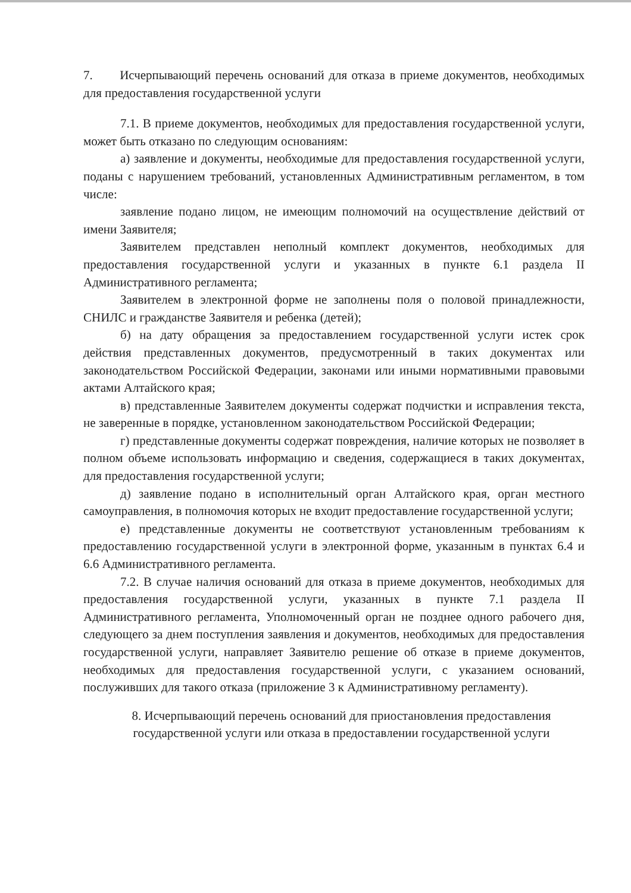7. Исчерпывающий перечень оснований для отказа в приеме документов, необходимых для предоставления государственной услуги
7.1. В приеме документов, необходимых для предоставления государственной услуги, может быть отказано по следующим основаниям:
а) заявление и документы, необходимые для предоставления государственной услуги, поданы с нарушением требований, установленных Административным регламентом, в том числе:
заявление подано лицом, не имеющим полномочий на осуществление действий от имени Заявителя;
Заявителем представлен неполный комплект документов, необходимых для предоставления государственной услуги и указанных в пункте 6.1 раздела II Административного регламента;
Заявителем в электронной форме не заполнены поля о половой принадлежности, СНИЛС и гражданстве Заявителя и ребенка (детей);
б) на дату обращения за предоставлением государственной услуги истек срок действия представленных документов, предусмотренный в таких документах или законодательством Российской Федерации, законами или иными нормативными правовыми актами Алтайского края;
в) представленные Заявителем документы содержат подчистки и исправления текста, не заверенные в порядке, установленном законодательством Российской Федерации;
г) представленные документы содержат повреждения, наличие которых не позволяет в полном объеме использовать информацию и сведения, содержащиеся в таких документах, для предоставления государственной услуги;
д) заявление подано в исполнительный орган Алтайского края, орган местного самоуправления, в полномочия которых не входит предоставление государственной услуги;
е) представленные документы не соответствуют установленным требованиям к предоставлению государственной услуги в электронной форме, указанным в пунктах 6.4 и 6.6 Административного регламента.
7.2. В случае наличия оснований для отказа в приеме документов, необходимых для предоставления государственной услуги, указанных в пункте 7.1 раздела II Административного регламента, Уполномоченный орган не позднее одного рабочего дня, следующего за днем поступления заявления и документов, необходимых для предоставления государственной услуги, направляет Заявителю решение об отказе в приеме документов, необходимых для предоставления государственной услуги, с указанием оснований, послуживших для такого отказа (приложение 3 к Административному регламенту).
8. Исчерпывающий перечень оснований для приостановления предоставления государственной услуги или отказа в предоставлении государственной услуги